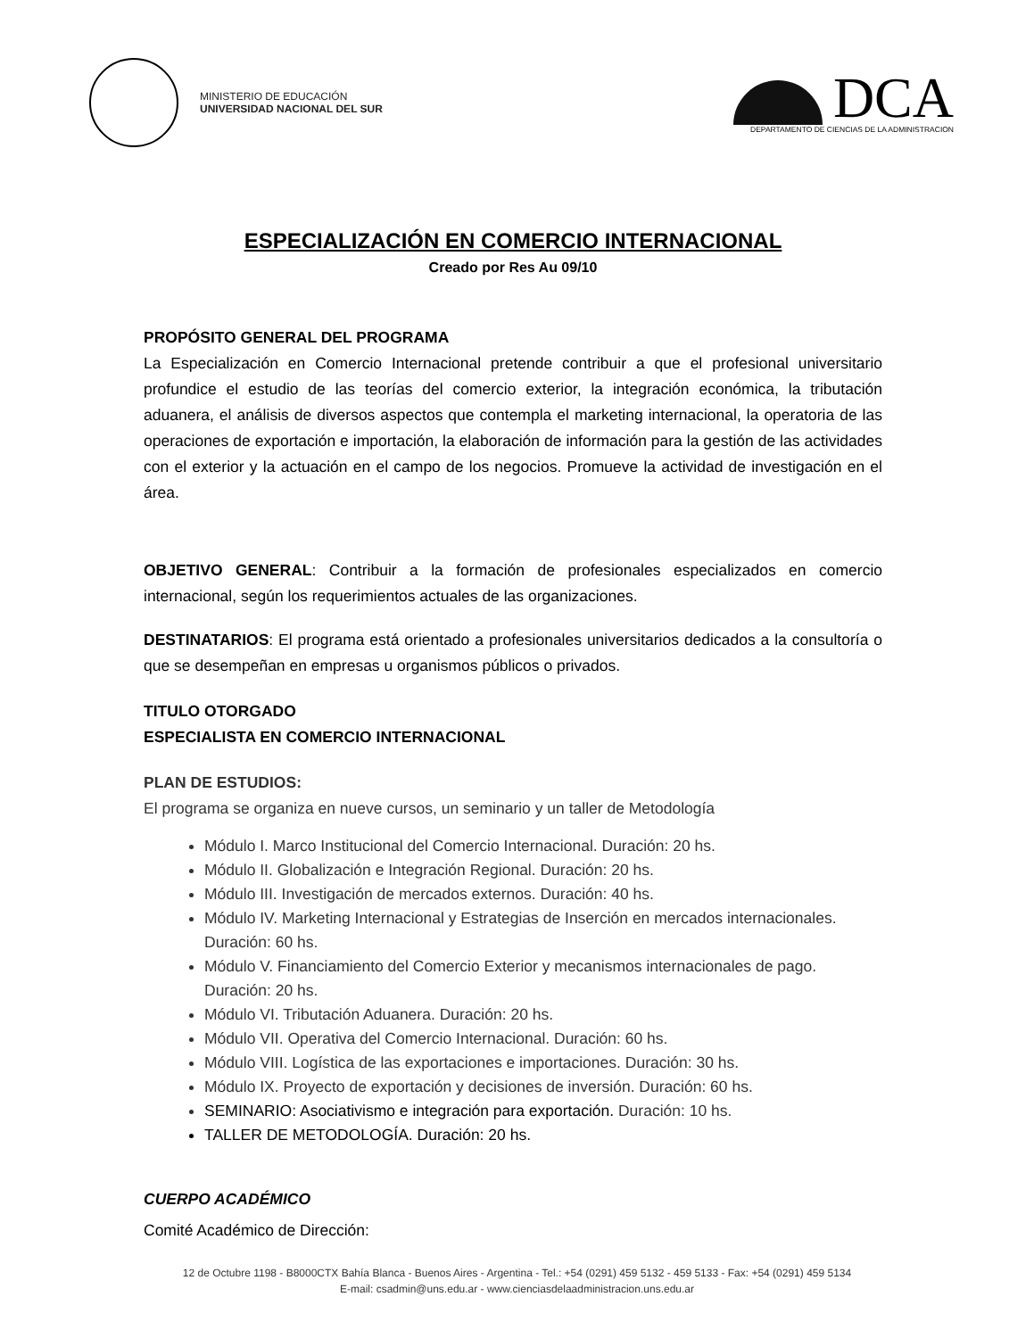MINISTERIO DE EDUCACIÓN
UNIVERSIDAD NACIONAL DEL SUR
DCA
DEPARTAMENTO DE CIENCIAS DE LA ADMINISTRACION
ESPECIALIZACIÓN EN COMERCIO INTERNACIONAL
Creado por Res Au 09/10
PROPÓSITO GENERAL DEL PROGRAMA
La Especialización en Comercio Internacional pretende contribuir a que el profesional universitario profundice el estudio de las teorías del comercio exterior, la integración económica, la tributación aduanera, el análisis de diversos aspectos que contempla el marketing internacional, la operatoria de las operaciones de exportación e importación, la elaboración de información para la gestión de las actividades con el exterior y la actuación en el campo de los negocios. Promueve la actividad de investigación en el área.
OBJETIVO GENERAL: Contribuir a la formación de profesionales especializados en comercio internacional, según los requerimientos actuales de las organizaciones.
DESTINATARIOS: El programa está orientado a profesionales universitarios dedicados a la consultoría o que se desempeñan en empresas u organismos públicos o privados.
TITULO OTORGADO
ESPECIALISTA EN COMERCIO INTERNACIONAL
PLAN DE ESTUDIOS:
El programa se organiza en nueve cursos, un seminario y un taller de Metodología
Módulo I. Marco Institucional del Comercio Internacional. Duración: 20 hs.
Módulo II. Globalización e Integración Regional. Duración: 20 hs.
Módulo III. Investigación de mercados externos. Duración: 40 hs.
Módulo IV. Marketing Internacional y Estrategias de Inserción en mercados internacionales. Duración: 60 hs.
Módulo V. Financiamiento del Comercio Exterior y mecanismos internacionales de pago. Duración: 20 hs.
Módulo VI. Tributación Aduanera. Duración: 20 hs.
Módulo VII. Operativa del Comercio Internacional. Duración: 60 hs.
Módulo VIII. Logística de las exportaciones e importaciones. Duración: 30 hs.
Módulo IX. Proyecto de exportación y decisiones de inversión. Duración: 60 hs.
SEMINARIO: Asociativismo e integración para exportación. Duración: 10 hs.
TALLER DE METODOLOGÍA. Duración: 20 hs.
CUERPO ACADÉMICO
Comité Académico de Dirección:
12 de Octubre 1198 - B8000CTX Bahía Blanca - Buenos Aires - Argentina - Tel.: +54 (0291) 459 5132 - 459 5133 - Fax: +54 (0291) 459 5134
E-mail: csadmin@uns.edu.ar - www.cienciasdelaadministracion.uns.edu.ar